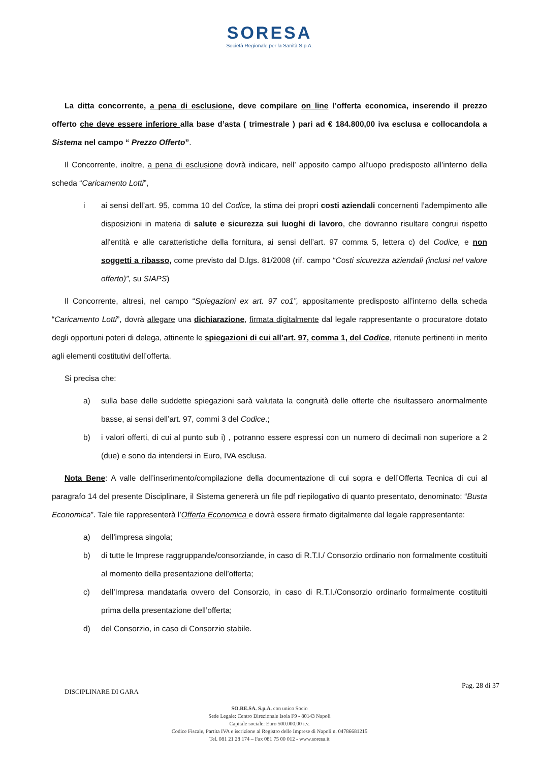SORESA
Società Regionale per la Sanità S.p.A.
La ditta concorrente, a pena di esclusione, deve compilare on line l’offerta economica, inserendo il prezzo offerto che deve essere inferiore alla base d’asta ( trimestrale ) pari ad € 184.800,00 iva esclusa e collocandola a Sistema nel campo “ Prezzo Offerto”.
Il Concorrente, inoltre, a pena di esclusione dovrà indicare, nell’ apposito campo all’uopo predisposto all’interno della scheda “Caricamento Lotti”,
i ai sensi dell’art. 95, comma 10 del Codice, la stima dei propri costi aziendali concernenti l’adempimento alle disposizioni in materia di salute e sicurezza sui luoghi di lavoro, che dovranno risultare congrui rispetto all'entità e alle caratteristiche della fornitura, ai sensi dell’art. 97 comma 5, lettera c) del Codice, e non soggetti a ribasso, come previsto dal D.lgs. 81/2008 (rif. campo “Costi sicurezza aziendali (inclusi nel valore offerto)”, su SIAPS)
Il Concorrente, altresì, nel campo “Spiegazioni ex art. 97 co1”, appositamente predisposto all’interno della scheda “Caricamento Lotti”, dovrà allegare una dichiarazione, firmata digitalmente dal legale rappresentante o procuratore dotato degli opportuni poteri di delega, attinente le spiegazioni di cui all’art. 97, comma 1, del Codice, ritenute pertinenti in merito agli elementi costitutivi dell’offerta.
Si precisa che:
a) sulla base delle suddette spiegazioni sarà valutata la congruità delle offerte che risultassero anormalmente basse, ai sensi dell’art. 97, commi 3 del Codice.;
b) i valori offerti, di cui al punto sub i) , potranno essere espressi con un numero di decimali non superiore a 2 (due) e sono da intendersi in Euro, IVA esclusa.
Nota Bene: A valle dell’inserimento/compilazione della documentazione di cui sopra e dell’Offerta Tecnica di cui al paragrafo 14 del presente Disciplinare, il Sistema genererà un file pdf riepilogativo di quanto presentato, denominato: “Busta Economica”. Tale file rappresenterà l’Offerta Economica e dovrà essere firmato digitalmente dal legale rappresentante:
a) dell’impresa singola;
b) di tutte le Imprese raggruppande/consorziande, in caso di R.T.I./ Consorzio ordinario non formalmente costituiti al momento della presentazione dell’offerta;
c) dell’Impresa mandataria ovvero del Consorzio, in caso di R.T.I./Consorzio ordinario formalmente costituiti prima della presentazione dell’offerta;
d) del Consorzio, in caso di Consorzio stabile.
DISCIPLINARE DI GARA Pag. 28 di 37
SO.RE.SA. S.p.A. con unico Socio
Sede Legale: Centro Direzionale Isola F9 - 80143 Napoli
Capitale sociale: Euro 500.000,00 i.v.
Codice Fiscale, Partita IVA e iscrizione al Registro delle Imprese di Napoli n. 04786681215
Tel. 081 21 28 174 – Fax 081 75 00 012 - www.soresa.it